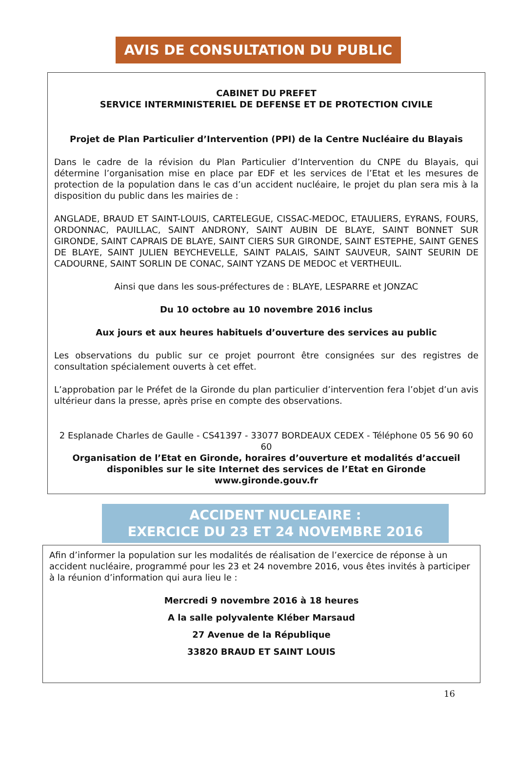AVIS DE CONSULTATION DU PUBLIC
CABINET DU PREFET
SERVICE INTERMINISTERIEL DE DEFENSE ET DE PROTECTION CIVILE
Projet de Plan Particulier d’Intervention (PPI) de la Centre Nucléaire du Blayais
Dans le cadre de la révision du Plan Particulier d’Intervention du CNPE du Blayais, qui détermine l’organisation mise en place par EDF et les services de l’Etat et les mesures de protection de la population dans le cas d’un accident nucléaire, le projet du plan sera mis à la disposition du public dans les mairies de :
ANGLADE, BRAUD ET SAINT-LOUIS, CARTELEGUE, CISSAC-MEDOC, ETAULIERS, EYRANS, FOURS, ORDONNAC, PAUILLAC, SAINT ANDRONY, SAINT AUBIN DE BLAYE, SAINT BONNET SUR GIRONDE, SAINT CAPRAIS DE BLAYE, SAINT CIERS SUR GIRONDE, SAINT ESTEPHE, SAINT GENES DE BLAYE, SAINT JULIEN BEYCHEVELLE, SAINT PALAIS, SAINT SAUVEUR, SAINT SEURIN DE CADOURNE, SAINT SORLIN DE CONAC, SAINT YZANS DE MEDOC et VERTHEUIL.
Ainsi que dans les sous-préfectures de : BLAYE, LESPARRE et JONZAC
Du 10 octobre au 10 novembre 2016 inclus
Aux jours et aux heures habituels d’ouverture des services au public
Les observations du public sur ce projet pourront être consignées sur des registres de consultation spécialement ouverts à cet effet.
L’approbation par le Préfet de la Gironde du plan particulier d’intervention fera l’objet d’un avis ultérieur dans la presse, après prise en compte des observations.
2 Esplanade Charles de Gaulle - CS41397 - 33077 BORDEAUX CEDEX - Téléphone 05 56 90 60 60
Organisation de l’Etat en Gironde, horaires d’ouverture et modalités d’accueil
disponibles sur le site Internet des services de l’Etat en Gironde
www.gironde.gouv.fr
ACCIDENT NUCLEAIRE :
EXERCICE DU 23 ET 24 NOVEMBRE 2016
Afin d’informer la population sur les modalités de réalisation de l’exercice de réponse à un accident nucléaire, programmé pour les 23 et 24 novembre 2016, vous êtes invités à participer à la réunion d’information qui aura lieu le :
Mercredi 9 novembre 2016 à 18 heures
A la salle polyvalente Kléber Marsaud
27 Avenue de la République
33820 BRAUD ET SAINT LOUIS
16